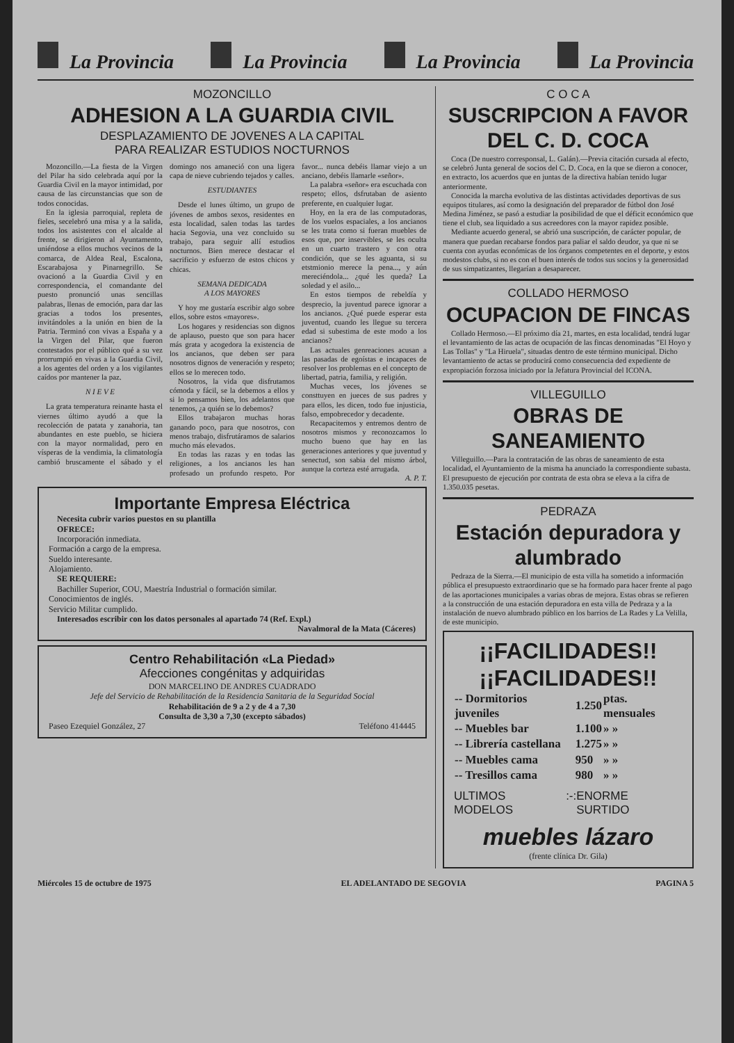La Provincia La Provincia La Provincia La Provincia
MOZONCILLO
ADHESION A LA GUARDIA CIVIL
DESPLAZAMIENTO DE JOVENES A LA CAPITAL
PARA REALIZAR ESTUDIOS NOCTURNOS
Mozoncillo.—La fiesta de la Virgen del Pilar ha sido celebrada aquí por la Guardia Civil en la mayor intimidad, por causa de las circunstancias que son de todos conocidas.
En la iglesia parroquial, repleta de fieles, secelebró una misa y a la salida, todos los asistentes con el alcalde al frente, se dirigieron al Ayuntamento, uniéndose a ellos muchos vecinos de la comarca, de Aldea Real, Escalona, Escarabajosa y Pinarnegrillo. Se ovacionó a la Guardia Civil y en correspondencia, el comandante del puesto pronunció unas sencillas palabras, llenas de emoción, para dar las gracias a todos los presentes, invitándoles a la unión en bien de la Patria. Terminó con vivas a España y a la Virgen del Pilar, que fueron contestados por el público qué a su vez prorrumpió en vivas a la Guardia Civil, a los agentes del orden y a los vigilantes caídos por mantener la paz.
N I E V E
La grata temperatura reinante hasta el viernes último ayudó a que la recolección de patata y zanahoria, tan abundantes en este pueblo, se hiciera con la mayor normalidad, pero en vísperas de la vendimia, la climatología cambió bruscamente el sábado y el domingo nos amaneció con una ligera capa de nieve cubriendo tejados y calles.
ESTUDIANTES
Desde el lunes último, un grupo de jóvenes de ambos sexos, residentes en esta localidad, salen todas las tardes hacia Segovia, una vez concluido su trabajo, para seguir allí estudios nocturnos. Bien merece destacar el sacrificio y esfuerzo de estos chicos y chicas.
SEMANA DEDICADA
A LOS MAYORES
Y hoy me gustaría escribir algo sobre ellos, sobre estos «mayores».
Los hogares y residencias son dignos de aplauso, puesto que son para hacer más grata y acogedora la existencia de los ancianos, que deben ser para nosotros dignos de veneración y respeto; ellos se lo merecen todo.
Nosotros, la vida que disfrutamos cómoda y fácil, se la debemos a ellos y si lo pensamos bien, los adelantos que tenemos, ¿a quién se lo debemos?
Ellos trabajaron muchas horas ganando poco, para que nosotros, con menos trabajo, disfrutáramos de salarios mucho más elevados.
En todas las razas y en todas las religiones, a los ancianos les han profesado un profundo respeto. Por favor... nunca debéis llamar viejo a un anciano, debéis llamarle «señor».
La palabra «señor» era escuchada con respeto; ellos, dsfrutaban de asiento preferente, en cualquier lugar.
Hoy, en la era de las computadoras, de los vuelos espaciales, a los ancianos se les trata como si fueran muebles de esos que, por inservibles, se les oculta en un cuarto trastero y con otra condición, que se les aguanta, si su etstmionio merece la pena..., y aún mereciéndola... ¿qué les queda? La soledad y el asilo...
En estos tiempos de rebeldía y desprecio, la juventud parece ignorar a los ancianos. ¿Qué puede esperar esta juventud, cuando les llegue su tercera edad si subestima de este modo a los ancianos?
Las actuales genreaciones acusan a las pasadas de egoístas e incapaces de resolver los problemas en el concepto de libertad, patria, familia, y religión.
Muchas veces, los jóvenes se consttuyen en jueces de sus padres y para ellos, les dicen, todo fue injusticia, falso, empobrecedor y decadente.
Recapacitemos y entremos dentro de nosotros mismos y reconozcamos lo mucho bueno que hay en las generaciones anteriores y que juventud y senectud, son sabia del mismo árbol, aunque la corteza esté arrugada.
A. P. T.
Importante Empresa Eléctrica
Necesita cubrir varios puestos en su plantilla
OFRECE:
Incorporación inmediata.
Formación a cargo de la empresa.
Sueldo interesante.
Alojamiento.
SE REQUIERE:
Bachiller Superior, COU, Maestría Industrial o formación similar.
Conocimientos de inglés.
Servicio Militar cumplido.
Interesados escribir con los datos personales al apartado 74 (Ref. Expl.)
Navalmoral de la Mata (Cáceres)
Centro Rehabilitación «La Piedad»
Afecciones congénitas y adquiridas
DON MARCELINO DE ANDRES CUADRADO
Jefe del Servicio de Rehabilitación de la Residencia Sanitaria de la Seguridad Social
Rehabilitación de 9 a 2 y de 4 a 7,30
Consulta de 3,30 a 7,30 (excepto sábados)
Paseo Ezequiel González, 27 Teléfono 414445
C O C A
SUSCRIPCION A FAVOR DEL C. D. COCA
Coca (De nuestro corresponsal, L. Galán).—Previa citación cursada al efecto, se celebró Junta general de socios del C. D. Coca, en la que se dieron a conocer, en extracto, los acuerdos que en juntas de la directiva habían tenido lugar anteriormente.
Conocida la marcha evolutiva de las distintas actividades deportivas de sus equipos titulares, así como la designación del preparador de fútbol don José Medina Jiménez, se pasó a estudiar la posibilidad de que el déficit económico que tiene el club, sea liquidado a sus acreedores con la mayor rapidez posible.
Mediante acuerdo general, se abrió una suscripción, de carácter popular, de manera que puedan recabarse fondos para paliar el saldo deudor, ya que ni se cuenta con ayudas económicas de los órganos competentes en el deporte, y estos modestos clubs, si no es con el buen interés de todos sus socios y la generosidad de sus simpatizantes, llegarían a desaparecer.
COLLADO HERMOSO
OCUPACION DE FINCAS
Collado Hermoso.—El próximo día 21, martes, en esta localidad, tendrá lugar el levantamiento de las actas de ocupación de las fincas denominadas "El Hoyo y Las Tollas" y "La Hiruela", situadas dentro de este término municipal. Dicho levantamiento de actas se producirá como consecuencia ded expediente de expropiación forzosa iniciado por la Jefatura Provincial del ICONA.
VILLEGUILLO
OBRAS DE SANEAMIENTO
Villeguillo.—Para la contratación de las obras de saneamiento de esta localidad, el Ayuntamiento de la misma ha anunciado la correspondiente subasta. El presupuesto de ejecución por contrata de esta obra se eleva a la cifra de 1.350.035 pesetas.
PEDRAZA
Estación depuradora y alumbrado
Pedraza de la Sierra.—El municipio de esta villa ha sometido a información pública el presupuesto extraordinario que se ha formado para hacer frente al pago de las aportaciones municipales a varias obras de mejora. Estas obras se refieren a la construcción de una estación depuradora en esta villa de Pedraza y a la instalación de nuevo alumbrado público en los barrios de La Rades y La Velilla, de este municipio.
¡¡FACILIDADES!! ¡¡FACILIDADES!!
| -- Dormitorios juveniles | 1.250 | ptas. mensuales |
| -- Muebles bar | 1.100 | » » |
| -- Librería castellana | 1.275 | » » |
| -- Muebles cama | 950 | » » |
| -- Tresillos cama | 980 | » » |
ULTIMOS MODELOS :-: ENORME SURTIDO
muebles lázaro
(frente clínica Dr. Gila)
Miércoles 15 de octubre de 1975 EL ADELANTADO DE SEGOVIA PAGINA 5